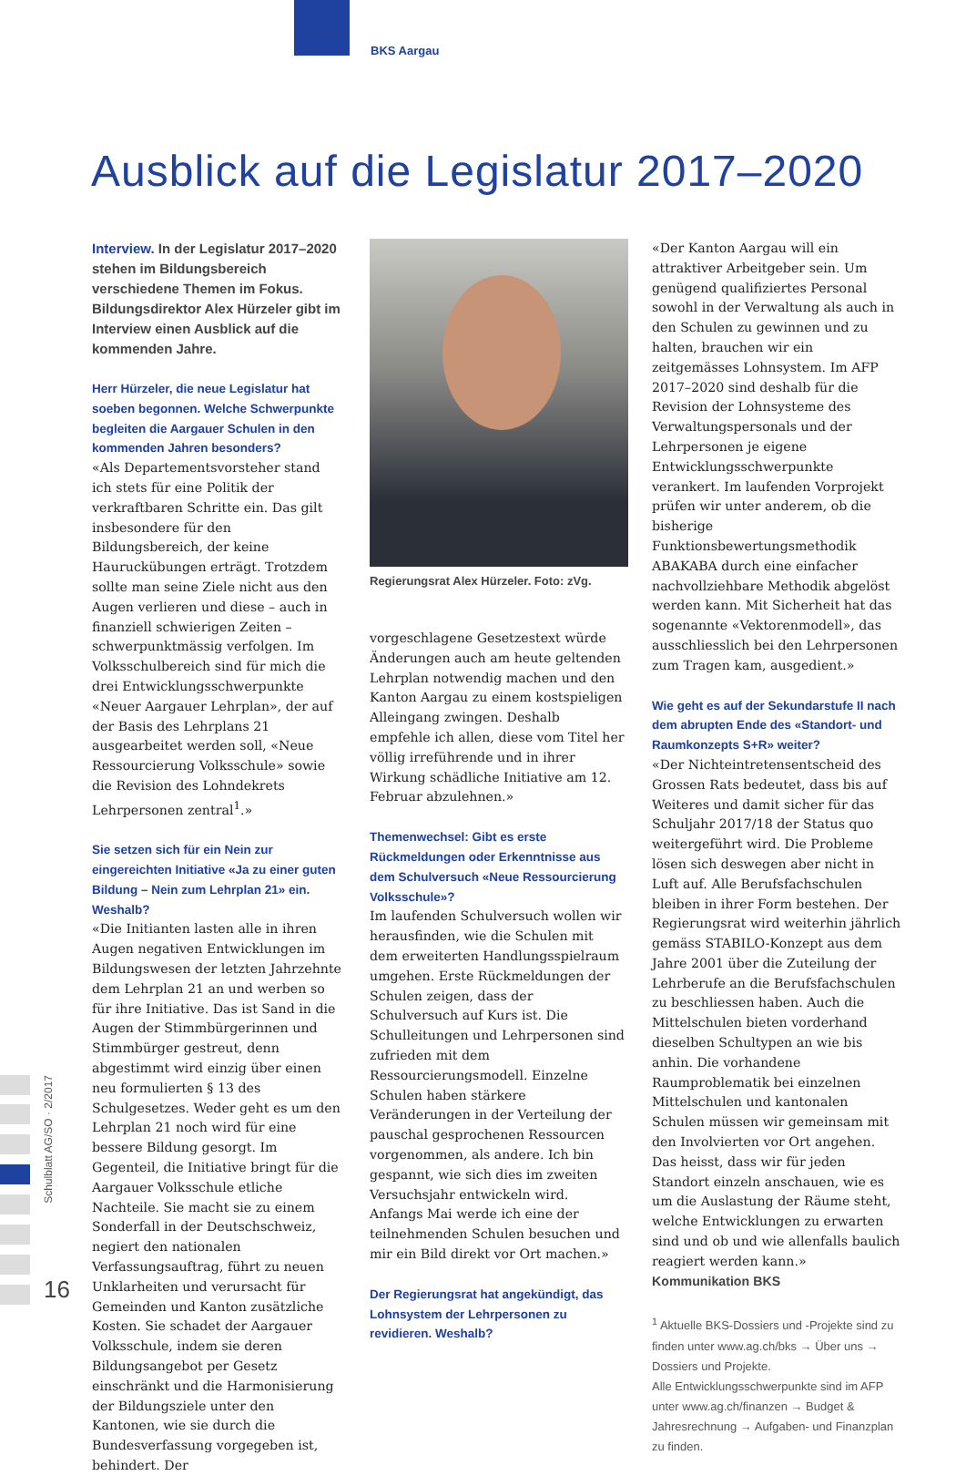BKS Aargau
Ausblick auf die Legislatur 2017–2020
Schulblatt AG/SO · 2/2017
16
Interview. In der Legislatur 2017–2020 stehen im Bildungsbereich verschiedene Themen im Fokus. Bildungsdirektor Alex Hürzeler gibt im Interview einen Ausblick auf die kommenden Jahre.
Herr Hürzeler, die neue Legislatur hat soeben begonnen. Welche Schwerpunkte begleiten die Aargauer Schulen in den kommenden Jahren besonders?
«Als Departementsvorsteher stand ich stets für eine Politik der verkraftbaren Schritte ein. Das gilt insbesondere für den Bildungsbereich, der keine Hauruckübungen erträgt. Trotzdem sollte man seine Ziele nicht aus den Augen verlieren und diese – auch in finanziell schwierigen Zeiten – schwerpunktmässig verfolgen. Im Volksschulbereich sind für mich die drei Entwicklungsschwerpunkte «Neuer Aargauer Lehrplan», der auf der Basis des Lehrplans 21 ausgearbeitet werden soll, «Neue Ressourcierung Volksschule» sowie die Revision des Lohndekrets Lehrpersonen zentral<sup>1</sup>.»
Sie setzen sich für ein Nein zur eingereichten Initiative «Ja zu einer guten Bildung – Nein zum Lehrplan 21» ein. Weshalb?
«Die Initianten lasten alle in ihren Augen negativen Entwicklungen im Bildungswesen der letzten Jahrzehnte dem Lehrplan 21 an und werben so für ihre Initiative. Das ist Sand in die Augen der Stimmbürgerinnen und Stimmbürger gestreut, denn abgestimmt wird einzig über einen neu formulierten § 13 des Schulgesetzes. Weder geht es um den Lehrplan 21 noch wird für eine bessere Bildung gesorgt. Im Gegenteil, die Initiative bringt für die Aargauer Volksschule etliche Nachteile. Sie macht sie zu einem Sonderfall in der Deutschschweiz, negiert den nationalen Verfassungsauftrag, führt zu neuen Unklarheiten und verursacht für Gemeinden und Kanton zusätzliche Kosten. Sie schadet der Aargauer Volksschule, indem sie deren Bildungsangebot per Gesetz einschränkt und die Harmonisierung der Bildungsziele unter den Kantonen, wie sie durch die Bundesverfassung vorgegeben ist, behindert. Der
Regierungsrat Alex Hürzeler. Foto: zVg.
vorgeschlagene Gesetzestext würde Änderungen auch am heute geltenden Lehrplan notwendig machen und den Kanton Aargau zu einem kostspieligen Alleingang zwingen. Deshalb empfehle ich allen, diese vom Titel her völlig irreführende und in ihrer Wirkung schädliche Initiative am 12. Februar abzulehnen.»
Themenwechsel: Gibt es erste Rückmeldungen oder Erkenntnisse aus dem Schulversuch «Neue Ressourcierung Volksschule»?
Im laufenden Schulversuch wollen wir herausfinden, wie die Schulen mit dem erweiterten Handlungsspielraum umgehen. Erste Rückmeldungen der Schulen zeigen, dass der Schulversuch auf Kurs ist. Die Schulleitungen und Lehrpersonen sind zufrieden mit dem Ressourcierungsmodell. Einzelne Schulen haben stärkere Veränderungen in der Verteilung der pauschal gesprochenen Ressourcen vorgenommen, als andere. Ich bin gespannt, wie sich dies im zweiten Versuchsjahr entwickeln wird. Anfangs Mai werde ich eine der teilnehmenden Schulen besuchen und mir ein Bild direkt vor Ort machen.»
Der Regierungsrat hat angekündigt, das Lohnsystem der Lehrpersonen zu revidieren. Weshalb?
«Der Kanton Aargau will ein attraktiver Arbeitgeber sein. Um genügend qualifiziertes Personal sowohl in der Verwaltung als auch in den Schulen zu gewinnen und zu halten, brauchen wir ein zeitgemässes Lohnsystem. Im AFP 2017–2020 sind deshalb für die Revision der Lohnsysteme des Verwaltungspersonals und der Lehrpersonen je eigene Entwicklungsschwerpunkte verankert. Im laufenden Vorprojekt prüfen wir unter anderem, ob die bisherige Funktionsbewertungsmethodik ABAKABA durch eine einfacher nachvollziehbare Methodik abgelöst werden kann. Mit Sicherheit hat das sogenannte «Vektorenmodell», das ausschliesslich bei den Lehrpersonen zum Tragen kam, ausgedient.»
Wie geht es auf der Sekundarstufe II nach dem abrupten Ende des «Standort- und Raumkonzepts S+R» weiter?
«Der Nichteintretensentscheid des Grossen Rats bedeutet, dass bis auf Weiteres und damit sicher für das Schuljahr 2017/18 der Status quo weitergeführt wird. Die Probleme lösen sich deswegen aber nicht in Luft auf. Alle Berufsfachschulen bleiben in ihrer Form bestehen. Der Regierungsrat wird weiterhin jährlich gemäss STABILO-Konzept aus dem Jahre 2001 über die Zuteilung der Lehrberufe an die Berufsfachschulen zu beschliessen haben. Auch die Mittelschulen bieten vorderhand dieselben Schultypen an wie bis anhin. Die vorhandene Raumproblematik bei einzelnen Mittelschulen und kantonalen Schulen müssen wir gemeinsam mit den Involvierten vor Ort angehen. Das heisst, dass wir für jeden Standort einzeln anschauen, wie es um die Auslastung der Räume steht, welche Entwicklungen zu erwarten sind und ob und wie allenfalls baulich reagiert werden kann.»
Kommunikation BKS
<sup>1</sup> Aktuelle BKS-Dossiers und -Projekte sind zu finden unter www.ag.ch/bks → Über uns → Dossiers und Projekte.
Alle Entwicklungsschwerpunkte sind im AFP unter www.ag.ch/finanzen → Budget & Jahresrechnung → Aufgaben- und Finanzplan zu finden.